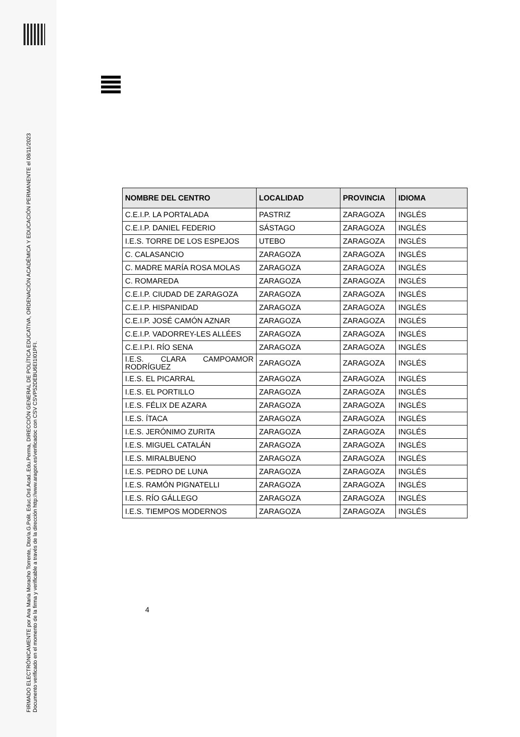FIRMADO ELECTRÓNICAMENTE por Ana Maria Moracho Torrente, Dtor/a.G.Polit. Educ.Ord.Acad..Edu.Perma, DIRECCIÓN GENERAL DE POLÍTICA EDUCATIVA, ORDENACIÓN ACADÉMICA Y EDUCACIÓN PERMANENTE el 08/11/2023
Documento verificado en el momento de la firma y verificable a través de la dirección http://www.aragon.es/verificadoc con CSV CSVP52DEBU6EI1I01PFI.
| NOMBRE DEL CENTRO | LOCALIDAD | PROVINCIA | IDIOMA |
| --- | --- | --- | --- |
| C.E.I.P. LA PORTALADA | PASTRIZ | ZARAGOZA | INGLÉS |
| C.E.I.P. DANIEL FEDERIO | SÁSTAGO | ZARAGOZA | INGLÉS |
| I.E.S. TORRE DE LOS ESPEJOS | UTEBO | ZARAGOZA | INGLÉS |
| C. CALASANCIO | ZARAGOZA | ZARAGOZA | INGLÉS |
| C. MADRE MARÍA ROSA MOLAS | ZARAGOZA | ZARAGOZA | INGLÉS |
| C. ROMAREDA | ZARAGOZA | ZARAGOZA | INGLÉS |
| C.E.I.P. CIUDAD DE ZARAGOZA | ZARAGOZA | ZARAGOZA | INGLÉS |
| C.E.I.P. HISPANIDAD | ZARAGOZA | ZARAGOZA | INGLÉS |
| C.E.I.P. JOSÉ CAMÓN AZNAR | ZARAGOZA | ZARAGOZA | INGLÉS |
| C.E.I.P. VADORREY-LES ALLÉES | ZARAGOZA | ZARAGOZA | INGLÉS |
| C.E.I.P.I. RÍO SENA | ZARAGOZA | ZARAGOZA | INGLÉS |
| I.E.S. CLARA CAMPOAMOR RODRÍGUEZ | ZARAGOZA | ZARAGOZA | INGLÉS |
| I.E.S. EL PICARRAL | ZARAGOZA | ZARAGOZA | INGLÉS |
| I.E.S. EL PORTILLO | ZARAGOZA | ZARAGOZA | INGLÉS |
| I.E.S. FÉLIX DE AZARA | ZARAGOZA | ZARAGOZA | INGLÉS |
| I.E.S. ÍTACA | ZARAGOZA | ZARAGOZA | INGLÉS |
| I.E.S. JERÓNIMO ZURITA | ZARAGOZA | ZARAGOZA | INGLÉS |
| I.E.S. MIGUEL CATALÁN | ZARAGOZA | ZARAGOZA | INGLÉS |
| I.E.S. MIRALBUENO | ZARAGOZA | ZARAGOZA | INGLÉS |
| I.E.S. PEDRO DE LUNA | ZARAGOZA | ZARAGOZA | INGLÉS |
| I.E.S. RAMÓN PIGNATELLI | ZARAGOZA | ZARAGOZA | INGLÉS |
| I.E.S. RÍO GÁLLEGO | ZARAGOZA | ZARAGOZA | INGLÉS |
| I.E.S. TIEMPOS MODERNOS | ZARAGOZA | ZARAGOZA | INGLÉS |
4